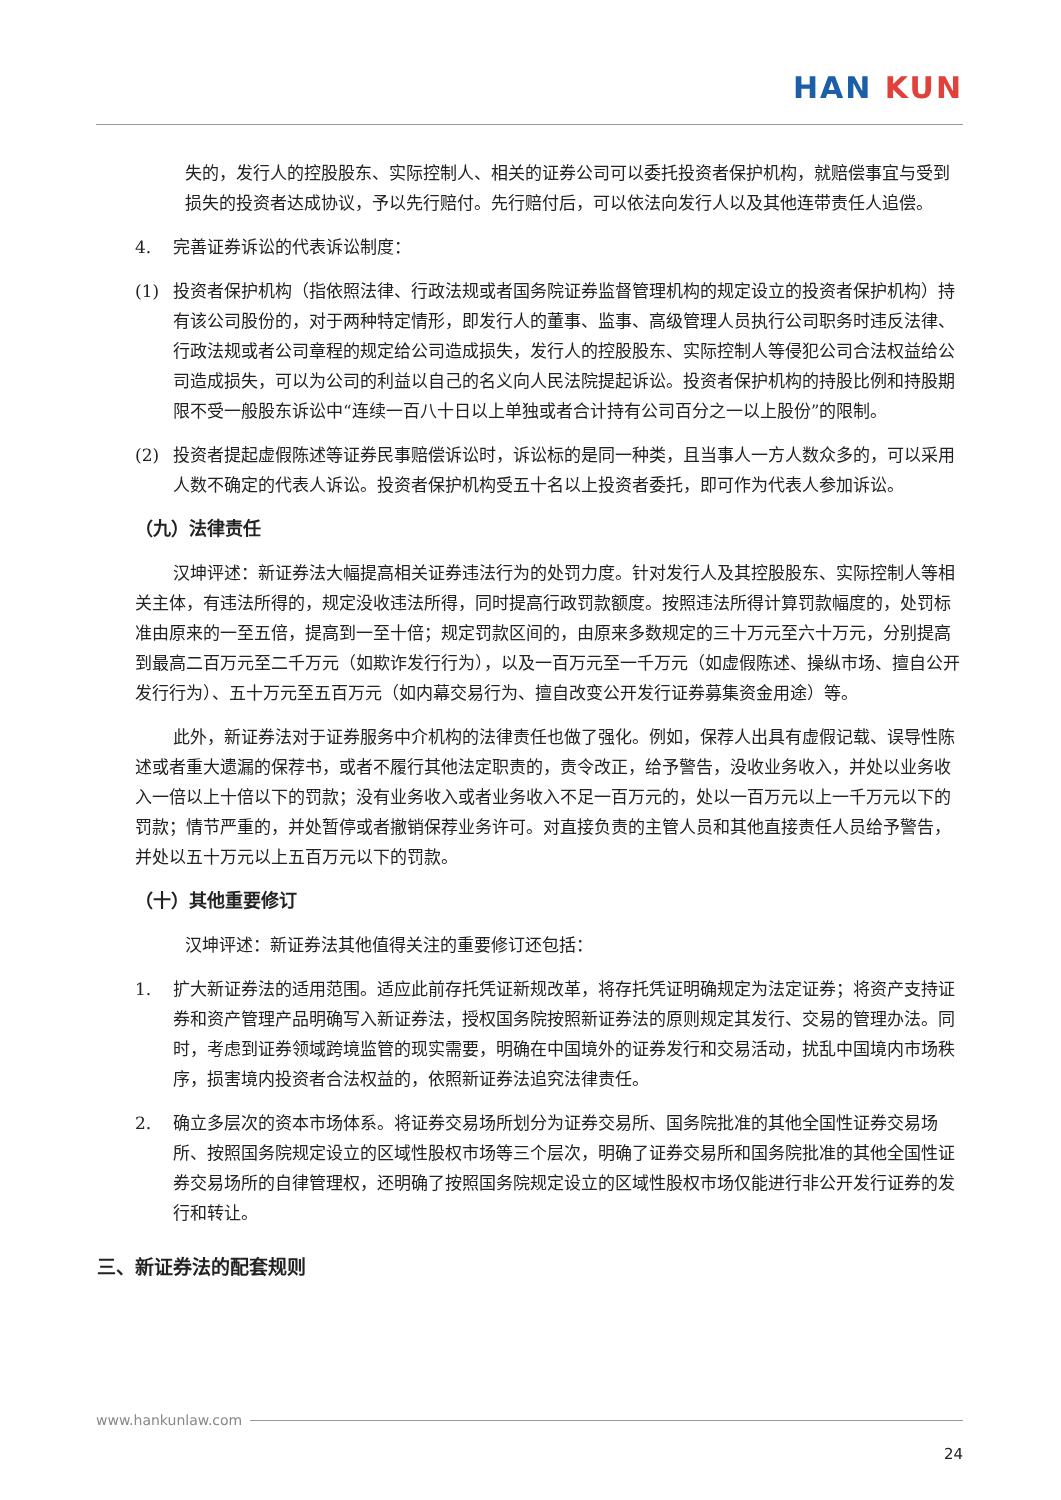HAN KUN
失的，发行人的控股股东、实际控制人、相关的证券公司可以委托投资者保护机构，就赔偿事宜与受到损失的投资者达成协议，予以先行赔付。先行赔付后，可以依法向发行人以及其他连带责任人追偿。
4. 完善证券诉讼的代表诉讼制度：
(1) 投资者保护机构（指依照法律、行政法规或者国务院证券监督管理机构的规定设立的投资者保护机构）持有该公司股份的，对于两种特定情形，即发行人的董事、监事、高级管理人员执行公司职务时违反法律、行政法规或者公司章程的规定给公司造成损失，发行人的控股股东、实际控制人等侵犯公司合法权益给公司造成损失，可以为公司的利益以自己的名义向人民法院提起诉讼。投资者保护机构的持股比例和持股期限不受一般股东诉讼中“连续一百八十日以上单独或者合计持有公司百分之一以上股份”的限制。
(2) 投资者提起虚假陈述等证券民事赔偿诉讼时，诉讼标的是同一种类，且当事人一方人数众多的，可以采用人数不确定的代表人诉讼。投资者保护机构受五十名以上投资者委托，即可作为代表人参加诉讼。
（九）法律责任
汉坤评述：新证券法大幅提高相关证券违法行为的处罚力度。针对发行人及其控股股东、实际控制人等相关主体，有违法所得的，规定没收违法所得，同时提高行政罚款额度。按照违法所得计算罚款幅度的，处罚标准由原来的一至五倍，提高到一至十倍；规定罚款区间的，由原来多数规定的三十万元至六十万元，分别提高到最高二百万元至二千万元（如欺诈发行行为），以及一百万元至一千万元（如虚假陈述、操纵市场、擅自公开发行行为）、五十万元至五百万元（如内幕交易行为、擅自改变公开发行证券募集资金用途）等。
此外，新证券法对于证券服务中介机构的法律责任也做了强化。例如，保荐人出具有虚假记载、误导性陈述或者重大遗漏的保荐书，或者不履行其他法定职责的，责令改正，给予警告，没收业务收入，并处以业务收入一倍以上十倍以下的罚款；没有业务收入或者业务收入不足一百万元的，处以一百万元以上一千万元以下的罚款；情节严重的，并处暂停或者撤销保荐业务许可。对直接负责的主管人员和其他直接责任人员给予警告，并处以五十万元以上五百万元以下的罚款。
（十）其他重要修订
汉坤评述：新证券法其他值得关注的重要修订还包括：
1. 扩大新证券法的适用范围。适应此前存托凭证新规改革，将存托凭证明确规定为法定证券；将资产支持证券和资产管理产品明确写入新证券法，授权国务院按照新证券法的原则规定其发行、交易的管理办法。同时，考虑到证券领域跨境监管的现实需要，明确在中国境外的证券发行和交易活动，扰乱中国境内市场秩序，损害境内投资者合法权益的，依照新证券法追究法律责任。
2. 确立多层次的资本市场体系。将证券交易场所划分为证券交易所、国务院批准的其他全国性证券交易场所、按照国务院规定设立的区域性股权市场等三个层次，明确了证券交易所和国务院批准的其他全国性证券交易场所的自律管理权，还明确了按照国务院规定设立的区域性股权市场仅能进行非公开发行证券的发行和转让。
三、新证券法的配套规则
www.hankunlaw.com
24